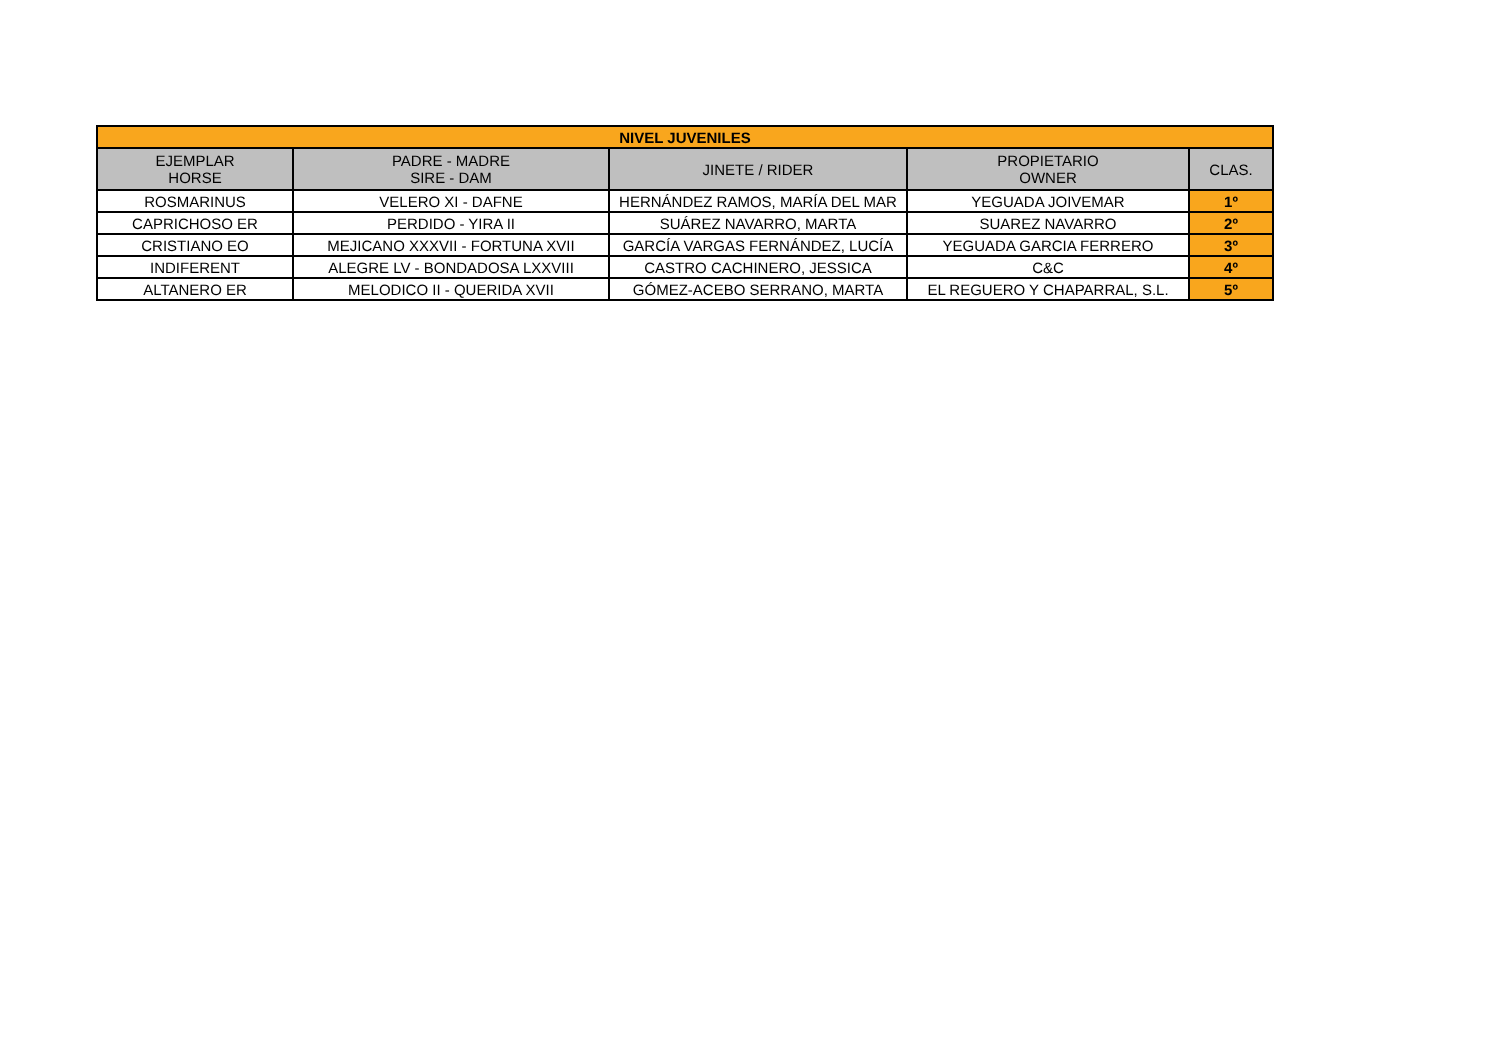| NIVEL JUVENILES | | | | |
| --- | --- | --- | --- | --- |
| EJEMPLAR HORSE | PADRE - MADRE SIRE - DAM | JINETE / RIDER | PROPIETARIO OWNER | CLAS. |
| ROSMARINUS | VELERO XI - DAFNE | HERNÁNDEZ RAMOS, MARÍA DEL MAR | YEGUADA JOIVEMAR | 1º |
| CAPRICHOSO ER | PERDIDO - YIRA II | SUÁREZ NAVARRO, MARTA | SUAREZ NAVARRO | 2º |
| CRISTIANO EO | MEJICANO XXXVII - FORTUNA XVII | GARCÍA VARGAS FERNÁNDEZ, LUCÍA | YEGUADA GARCIA FERRERO | 3º |
| INDIFERENT | ALEGRE LV - BONDADOSA LXXVIII | CASTRO CACHINERO, JESSICA | C&C | 4º |
| ALTANERO ER | MELODICO II - QUERIDA XVII | GÓMEZ-ACEBO SERRANO, MARTA | EL REGUERO Y CHAPARRAL, S.L. | 5º |